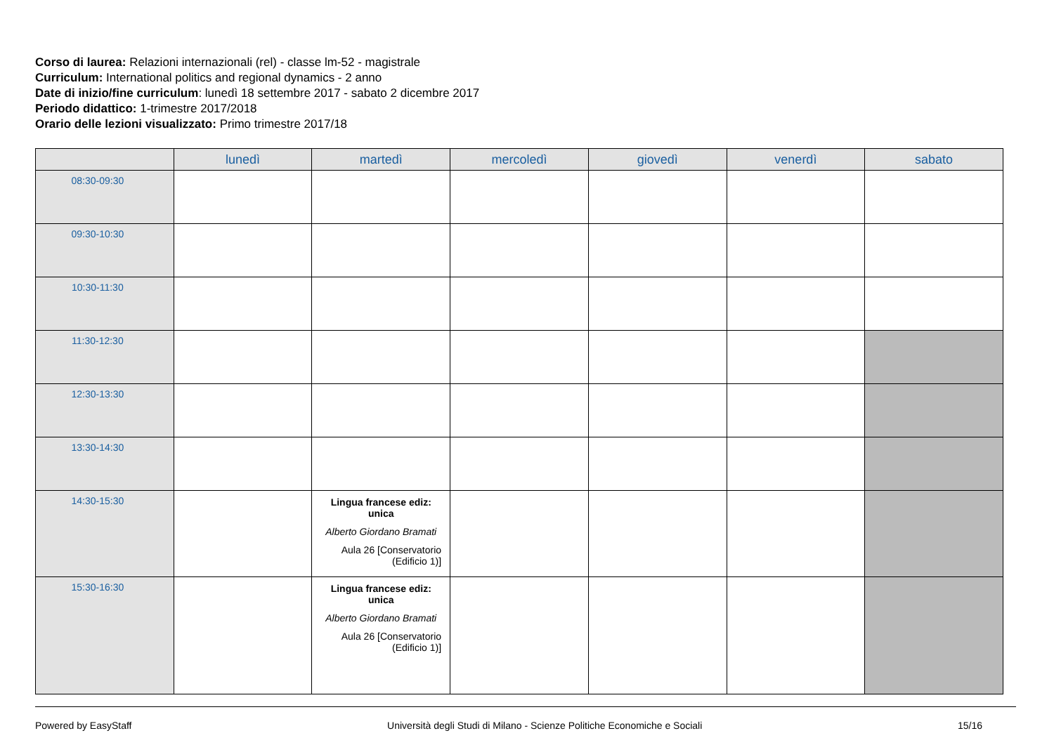Corso di laurea: Relazioni internazionali (rel) - classe lm-52 - magistrale
Curriculum: International politics and regional dynamics - 2 anno
Date di inizio/fine curriculum: lunedì 18 settembre 2017 - sabato 2 dicembre 2017
Periodo didattico: 1-trimestre 2017/2018
Orario delle lezioni visualizzato: Primo trimestre 2017/18
| | lunedì | martedì | mercoledì | giovedì | venerdì | sabato |
| --- | --- | --- | --- | --- | --- | --- |
| 08:30-09:30 | | | | | | |
| 09:30-10:30 | | | | | | |
| 10:30-11:30 | | | | | | |
| 11:30-12:30 | | | | | | |
| 12:30-13:30 | | | | | | |
| 13:30-14:30 | | | | | | |
| 14:30-15:30 | | Lingua francese ediz: unica Alberto Giordano Bramati Aula 26 [Conservatorio (Edificio 1)] | | | | |
| 15:30-16:30 | | Lingua francese ediz: unica Alberto Giordano Bramati Aula 26 [Conservatorio (Edificio 1)] | | | | |
Powered by EasyStaff Università degli Studi di Milano - Scienze Politiche Economiche e Sociali 15/16